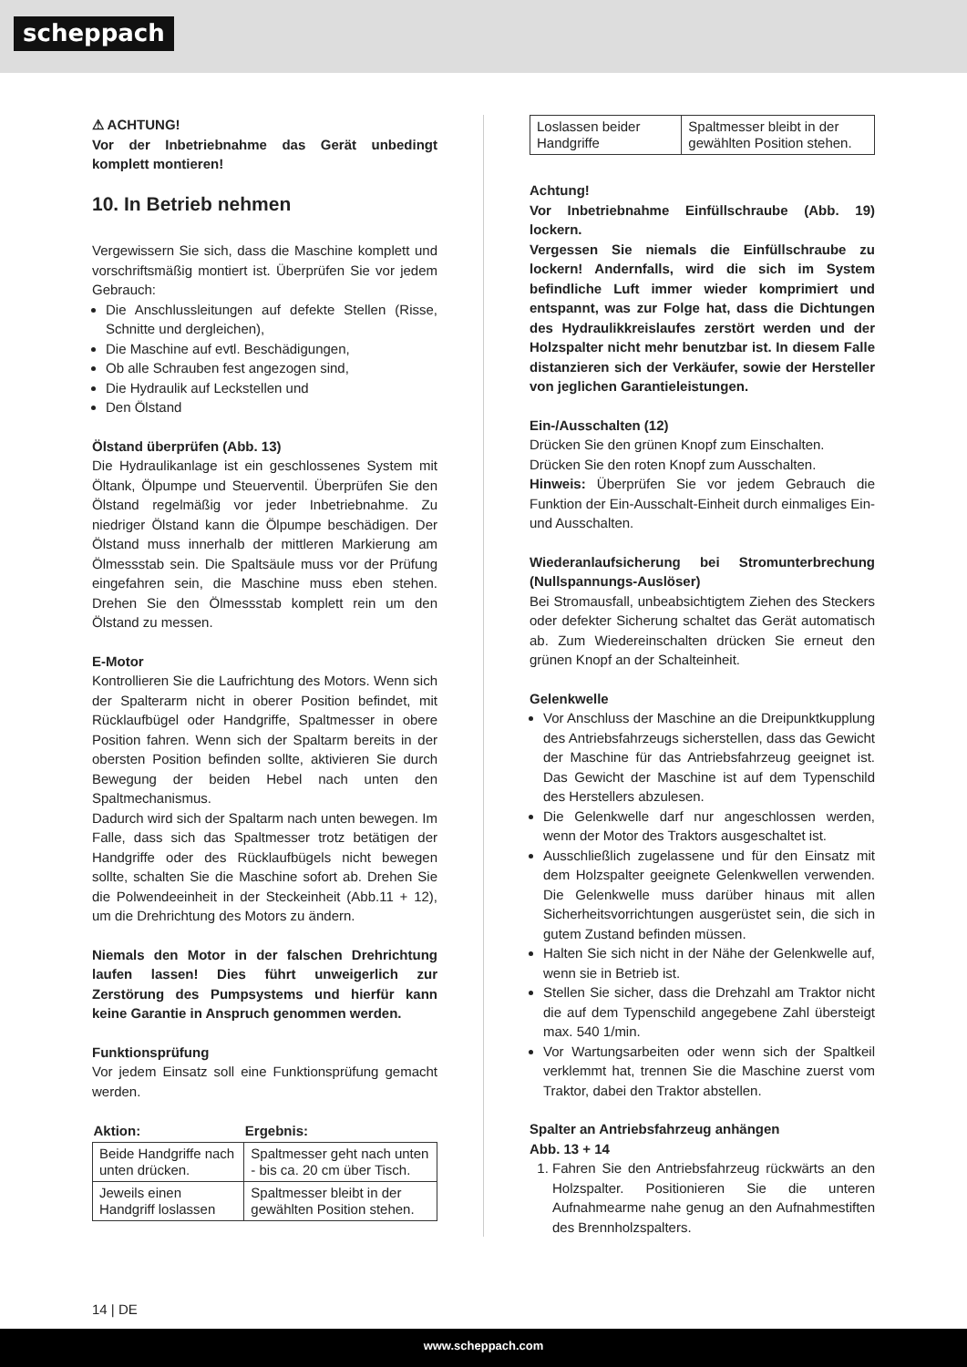scheppach
⚠ ACHTUNG!
Vor der Inbetriebnahme das Gerät unbedingt komplett montieren!
10. In Betrieb nehmen
Vergewissern Sie sich, dass die Maschine komplett und vorschriftsmäßig montiert ist. Überprüfen Sie vor jedem Gebrauch:
Die Anschlussleitungen auf defekte Stellen (Risse, Schnitte und dergleichen),
Die Maschine auf evtl. Beschädigungen,
Ob alle Schrauben fest angezogen sind,
Die Hydraulik auf Leckstellen und
Den Ölstand
Ölstand überprüfen (Abb. 13)
Die Hydraulikanlage ist ein geschlossenes System mit Öltank, Ölpumpe und Steuerventil. Überprüfen Sie den Ölstand regelmäßig vor jeder Inbetriebnahme. Zu niedriger Ölstand kann die Ölpumpe beschädigen. Der Ölstand muss innerhalb der mittleren Markierung am Ölmessstab sein. Die Spaltsäule muss vor der Prüfung eingefahren sein, die Maschine muss eben stehen. Drehen Sie den Ölmessstab komplett rein um den Ölstand zu messen.
E-Motor
Kontrollieren Sie die Laufrichtung des Motors. Wenn sich der Spalterarm nicht in oberer Position befindet, mit Rücklaufbügel oder Handgriffe, Spaltmesser in obere Position fahren. Wenn sich der Spaltarm bereits in der obersten Position befinden sollte, aktivieren Sie durch Bewegung der beiden Hebel nach unten den Spaltmechanismus.
Dadurch wird sich der Spaltarm nach unten bewegen. Im Falle, dass sich das Spaltmesser trotz betätigen der Handgriffe oder des Rücklaufbügels nicht bewegen sollte, schalten Sie die Maschine sofort ab. Drehen Sie die Polwendeeinheit in der Steckeinheit (Abb.11 + 12), um die Drehrichtung des Motors zu ändern.
Niemals den Motor in der falschen Drehrichtung laufen lassen! Dies führt unweigerlich zur Zerstörung des Pumpsystems und hierfür kann keine Garantie in Anspruch genommen werden.
Funktionsprüfung
Vor jedem Einsatz soll eine Funktionsprüfung gemacht werden.
| Aktion: | Ergebnis: |
| --- | --- |
| Beide Handgriffe nach unten drücken. | Spaltmesser geht nach unten - bis ca. 20 cm über Tisch. |
| Jeweils einen Handgriff loslassen | Spaltmesser bleibt in der gewählten Position stehen. |
| Loslassen beider Handgriffe | Spaltmesser bleibt in der gewählten Position stehen. |
Achtung!
Vor Inbetriebnahme Einfüllschraube (Abb. 19) lockern.
Vergessen Sie niemals die Einfüllschraube zu lockern! Andernfalls, wird die sich im System befindliche Luft immer wieder komprimiert und entspannt, was zur Folge hat, dass die Dichtungen des Hydraulikkreislaufes zerstört werden und der Holzspalter nicht mehr benutzbar ist. In diesem Falle distanzieren sich der Verkäufer, sowie der Hersteller von jeglichen Garantieleistungen.
Ein-/Ausschalten (12)
Drücken Sie den grünen Knopf zum Einschalten.
Drücken Sie den roten Knopf zum Ausschalten.
Hinweis: Überprüfen Sie vor jedem Gebrauch die Funktion der Ein-Ausschalt-Einheit durch einmaliges Ein- und Ausschalten.
Wiederanlaufsicherung bei Stromunterbrechung (Nullspannungs-Auslöser)
Bei Stromausfall, unbeabsichtigtem Ziehen des Steckers oder defekter Sicherung schaltet das Gerät automatisch ab. Zum Wiedereinschalten drücken Sie erneut den grünen Knopf an der Schalteinheit.
Gelenkwelle
Vor Anschluss der Maschine an die Dreipunktkupplung des Antriebsfahrzeugs sicherstellen, dass das Gewicht der Maschine für das Antriebsfahrzeug geeignet ist. Das Gewicht der Maschine ist auf dem Typenschild des Herstellers abzulesen.
Die Gelenkwelle darf nur angeschlossen werden, wenn der Motor des Traktors ausgeschaltet ist.
Ausschließlich zugelassene und für den Einsatz mit dem Holzspalter geeignete Gelenkwellen verwenden. Die Gelenkwelle muss darüber hinaus mit allen Sicherheitsvorrichtungen ausgerüstet sein, die sich in gutem Zustand befinden müssen.
Halten Sie sich nicht in der Nähe der Gelenkwelle auf, wenn sie in Betrieb ist.
Stellen Sie sicher, dass die Drehzahl am Traktor nicht die auf dem Typenschild angegebene Zahl übersteigt max. 540 1/min.
Vor Wartungsarbeiten oder wenn sich der Spaltkeil verklemmt hat, trennen Sie die Maschine zuerst vom Traktor, dabei den Traktor abstellen.
Spalter an Antriebsfahrzeug anhängen
Abb. 13 + 14
1. Fahren Sie den Antriebsfahrzeug rückwärts an den Holzspalter. Positionieren Sie die unteren Aufnahmearme nahe genug an den Aufnahmestiften des Brennholzspalters.
14 | DE
www.scheppach.com